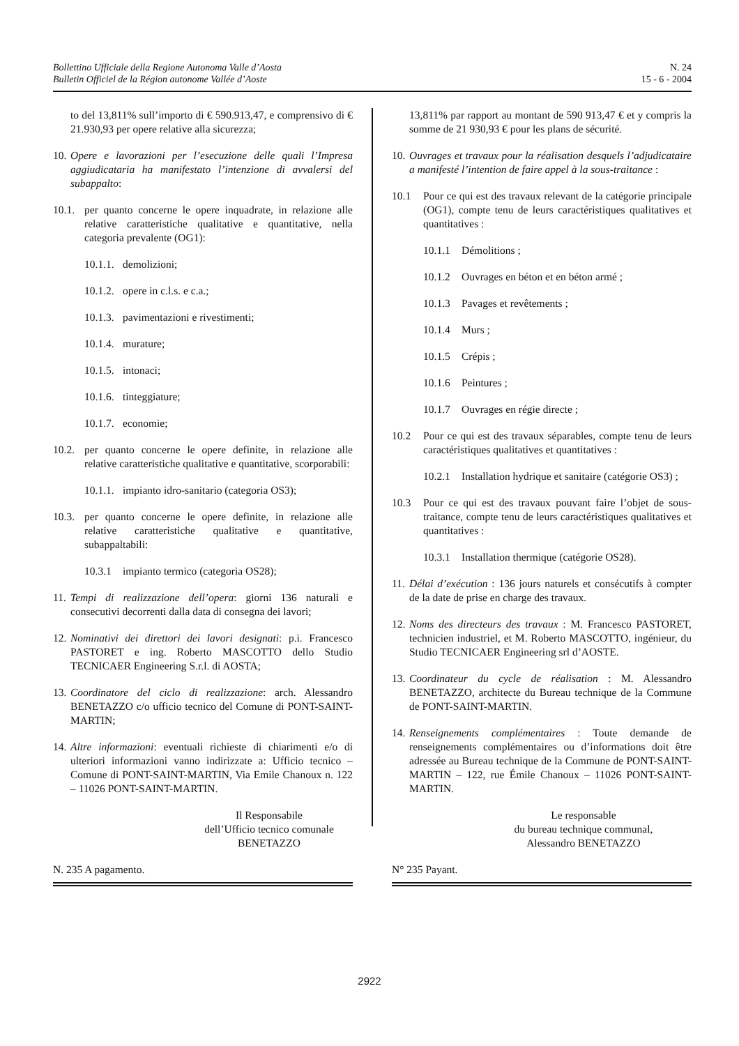Bollettino Ufficiale della Regione Autonoma Valle d’Aosta
Bulletin Officiel de la Région autonome Vallée d’Aoste
N. 24
15 - 6 - 2004
to del 13,811% sull’importo di € 590.913,47, e comprensivo di € 21.930,93 per opere relative alla sicurezza;
10.
Opere e lavorazioni per l’esecuzione delle quali l’Impresa aggiudicataria ha manifestato l’intenzione di avvalersi del subappalto:
10.1.
per quanto concerne le opere inquadrate, in relazione alle relative caratteristiche qualitative e quantitative, nella categoria prevalente (OG1):
10.1.1.
demolizioni;
10.1.2.
opere in c.l.s. e c.a.;
10.1.3.
pavimentazioni e rivestimenti;
10.1.4.
murature;
10.1.5.
intonaci;
10.1.6.
tinteggiature;
10.1.7.
economie;
10.2.
per quanto concerne le opere definite, in relazione alle relative caratteristiche qualitative e quantitative, scorporabili:
10.1.1.
impianto idro-sanitario (categoria OS3);
10.3.
per quanto concerne le opere definite, in relazione alle relative caratteristiche qualitative e quantitative, subappaltabili:
10.3.1
impianto termico (categoria OS28);
11.
Tempi di realizzazione dell’opera: giorni 136 naturali e consecutivi decorrenti dalla data di consegna dei lavori;
12.
Nominativi dei direttori dei lavori designati: p.i. Francesco PASTORET e ing. Roberto MASCOTTO dello Studio TECNICAER Engineering S.r.l. di AOSTA;
13.
Coordinatore del ciclo di realizzazione: arch. Alessandro BENETAZZO c/o ufficio tecnico del Comune di PONT-SAINT-MARTIN;
14.
Altre informazioni: eventuali richieste di chiarimenti e/o di ulteriori informazioni vanno indirizzate a: Ufficio tecnico – Comune di PONT-SAINT-MARTIN, Via Emile Chanoux n. 122 – 11026 PONT-SAINT-MARTIN.
Il Responsabile
dell’Ufficio tecnico comunale
BENETAZZO
N. 235 A pagamento.
13,811% par rapport au montant de 590 913,47 € et y compris la somme de 21 930,93 € pour les plans de sécurité.
10.
Ouvrages et travaux pour la réalisation desquels l’adjudicataire a manifesté l’intention de faire appel à la sous-traitance :
10.1 Pour ce qui est des travaux relevant de la catégorie principale (OG1), compte tenu de leurs caractéristiques qualitatives et quantitatives :
10.1.1
Démolitions ;
10.1.2
Ouvrages en béton et en béton armé ;
10.1.3
Pavages et revêtements ;
10.1.4
Murs ;
10.1.5
Crépis ;
10.1.6
Peintures ;
10.1.7
Ouvrages en régie directe ;
10.2 Pour ce qui est des travaux séparables, compte tenu de leurs caractéristiques qualitatives et quantitatives :
10.2.1
Installation hydrique et sanitaire (catégorie OS3) ;
10.3 Pour ce qui est des travaux pouvant faire l’objet de sous-traitance, compte tenu de leurs caractéristiques qualitatives et quantitatives :
10.3.1
Installation thermique (catégorie OS28).
11.
Délai d’exécution : 136 jours naturels et consécutifs à compter de la date de prise en charge des travaux.
12.
Noms des directeurs des travaux : M. Francesco PASTORET, technicien industriel, et M. Roberto MASCOTTO, ingénieur, du Studio TECNICAER Engineering srl d’AOSTE.
13.
Coordinateur du cycle de réalisation : M. Alessandro BENETAZZO, architecte du Bureau technique de la Commune de PONT-SAINT-MARTIN.
14.
Renseignements complémentaires : Toute demande de renseignements complémentaires ou d’informations doit être adressée au Bureau technique de la Commune de PONT-SAINT-MARTIN – 122, rue Émile Chanoux – 11026 PONT-SAINT-MARTIN.
Le responsable
du bureau technique communal,
Alessandro BENETAZZO
N° 235 Payant.
2922